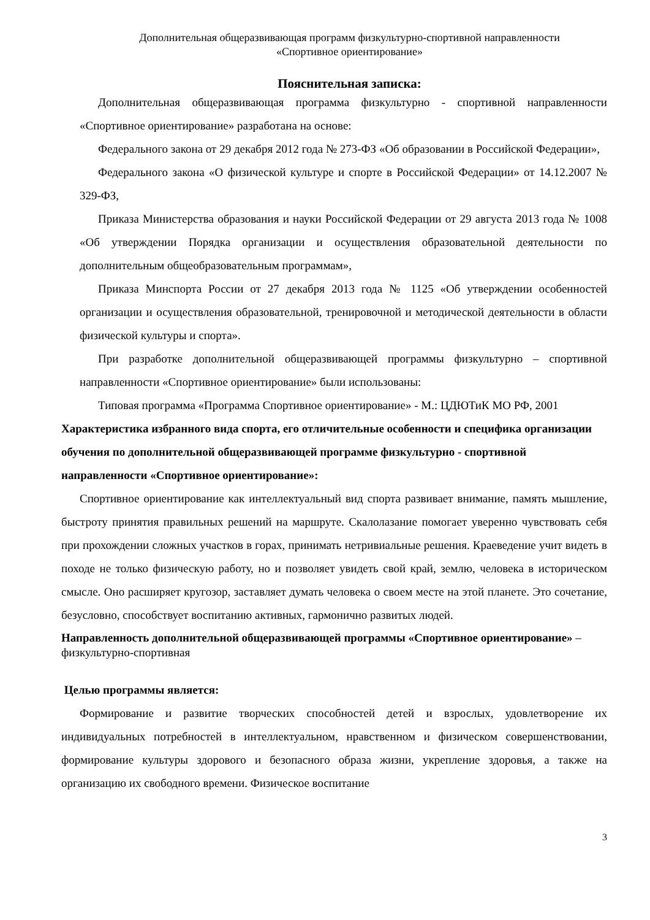Дополнительная общеразвивающая программ физкультурно-спортивной направленности
«Спортивное ориентирование»
Пояснительная записка:
Дополнительная общеразвивающая программа физкультурно - спортивной направленности «Спортивное ориентирование» разработана на основе:
Федерального закона от 29 декабря 2012 года № 273-ФЗ «Об образовании в Российской Федерации»,
Федерального закона «О физической культуре и спорте в Российской Федерации» от 14.12.2007 № 329-ФЗ,
Приказа Министерства образования и науки Российской Федерации от 29 августа 2013 года № 1008 «Об утверждении Порядка организации и осуществления образовательной деятельности по дополнительным общеобразовательным программам»,
Приказа Минспорта России от 27 декабря 2013 года № 1125 «Об утверждении особенностей организации и осуществления образовательной, тренировочной и методической деятельности в области физической культуры и спорта».
При разработке дополнительной общеразвивающей программы физкультурно – спортивной направленности «Спортивное ориентирование» были использованы:
Типовая программа «Программа Спортивное ориентирование» - М.: ЦДЮТиК МО РФ, 2001
Характеристика избранного вида спорта, его отличительные особенности и специфика организации обучения по дополнительной общеразвивающей программе физкультурно - спортивной направленности «Спортивное ориентирование»:
Спортивное ориентирование как интеллектуальный вид спорта развивает внимание, память мышление, быстроту принятия правильных решений на маршруте. Скалолазание помогает уверенно чувствовать себя при прохождении сложных участков в горах, принимать нетривиальные решения. Краеведение учит видеть в походе не только физическую работу, но и позволяет увидеть свой край, землю, человека в историческом смысле. Оно расширяет кругозор, заставляет думать человека о своем месте на этой планете. Это сочетание, безусловно, способствует воспитанию активных, гармонично развитых людей.
Направленность дополнительной общеразвивающей программы «Спортивное ориентирование» – физкультурно-спортивная
Целью программы является:
Формирование и развитие творческих способностей детей и взрослых, удовлетворение их индивидуальных потребностей в интеллектуальном, нравственном и физическом совершенствовании, формирование культуры здорового и безопасного образа жизни, укрепление здоровья, а также на организацию их свободного времени. Физическое воспитание
3